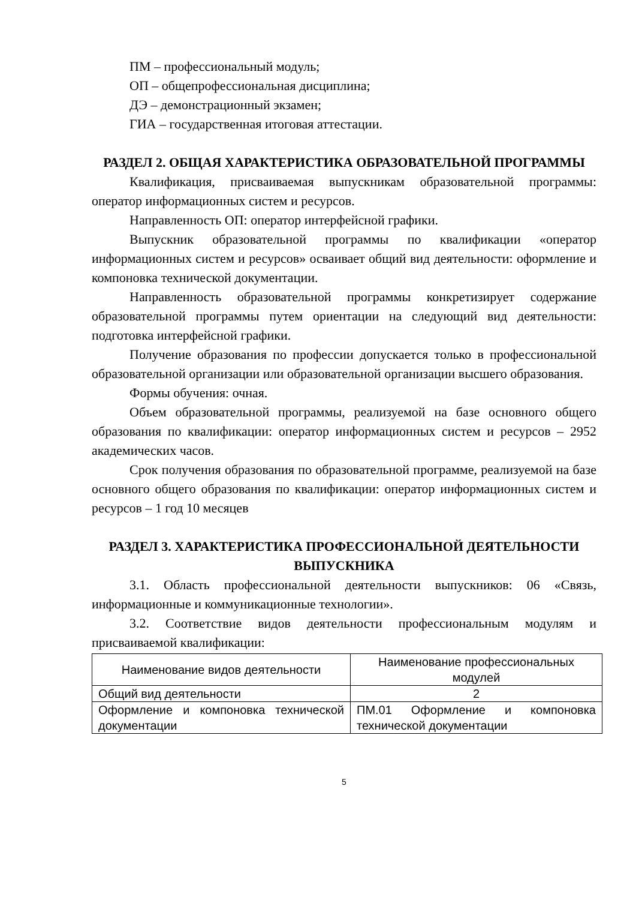ПМ – профессиональный модуль;
ОП – общепрофессиональная дисциплина;
ДЭ – демонстрационный экзамен;
ГИА – государственная итоговая аттестации.
РАЗДЕЛ 2. ОБЩАЯ ХАРАКТЕРИСТИКА ОБРАЗОВАТЕЛЬНОЙ ПРОГРАММЫ
Квалификация, присваиваемая выпускникам образовательной программы: оператор информационных систем и ресурсов.
Направленность ОП: оператор интерфейсной графики.
Выпускник образовательной программы по квалификации «оператор информационных систем и ресурсов» осваивает общий вид деятельности: оформление и компоновка технической документации.
Направленность образовательной программы конкретизирует содержание образовательной программы путем ориентации на следующий вид деятельности: подготовка интерфейсной графики.
Получение образования по профессии допускается только в профессиональной образовательной организации или образовательной организации высшего образования.
Формы обучения: очная.
Объем образовательной программы, реализуемой на базе основного общего образования по квалификации: оператор информационных систем и ресурсов – 2952 академических часов.
Срок получения образования по образовательной программе, реализуемой на базе основного общего образования по квалификации: оператор информационных систем и ресурсов – 1 год 10 месяцев
РАЗДЕЛ 3. ХАРАКТЕРИСТИКА ПРОФЕССИОНАЛЬНОЙ ДЕЯТЕЛЬНОСТИ ВЫПУСКНИКА
3.1. Область профессиональной деятельности выпускников: 06 «Связь, информационные и коммуникационные технологии».
3.2. Соответствие видов деятельности профессиональным модулям и присваиваемой квалификации:
| Наименование видов деятельности | Наименование профессиональных модулей |
| Общий вид деятельности | 2 |
| Оформление и компоновка технической документации | ПМ.01 Оформление и компоновка технической документации |
5